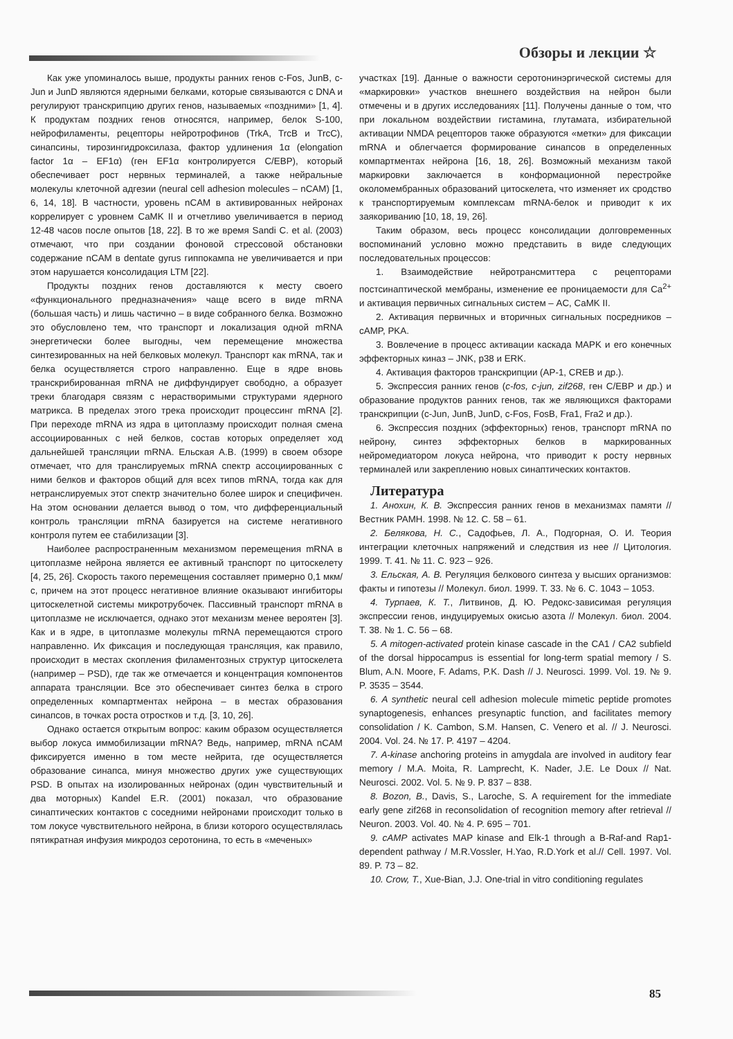Обзоры и лекции ☆
Как уже упоминалось выше, продукты ранних генов c-Fos, JunB, c-Jun и JunD являются ядерными белками, которые связываются с DNA и регулируют транскрипцию других генов, называемых «поздними» [1, 4]. К продуктам поздних генов относятся, например, белок S-100, нейрофиламенты, рецепторы нейротрофинов (TrkA, TrcB и TrcC), синапсины, тирозингидроксилаза, фактор удлинения 1α (elongation factor 1α – EF1α) (ген EF1α контролируется C/EBP), который обеспечивает рост нервных терминалей, а также нейральные молекулы клеточной адгезии (neural cell adhesion molecules – nCAM) [1, 6, 14, 18]. В частности, уровень nCAM в активированных нейронах коррелирует с уровнем CaMK II и отчетливо увеличивается в период 12-48 часов после опытов [18, 22]. В то же время Sandi C. et al. (2003) отмечают, что при создании фоновой стрессовой обстановки содержание nCAM в dentate gyrus гиппокампа не увеличивается и при этом нарушается консолидация LTM [22].
Продукты поздних генов доставляются к месту своего «функционального предназначения» чаще всего в виде mRNA (большая часть) и лишь частично – в виде собранного белка. Возможно это обусловлено тем, что транспорт и локализация одной mRNA энергетически более выгодны, чем перемещение множества синтезированных на ней белковых молекул. Транспорт как mRNA, так и белка осуществляется строго направленно. Еще в ядре вновь транскрибированная mRNA не диффундирует свободно, а образует треки благодаря связям с нерастворимыми структурами ядерного матрикса. В пределах этого трека происходит процессинг mRNA [2]. При переходе mRNA из ядра в цитоплазму происходит полная смена ассоциированных с ней белков, состав которых определяет ход дальнейшей трансляции mRNA. Ельская А.В. (1999) в своем обзоре отмечает, что для транслируемых mRNA спектр ассоциированных с ними белков и факторов общий для всех типов mRNA, тогда как для нетранслируемых этот спектр значительно более широк и специфичен. На этом основании делается вывод о том, что дифференциальный контроль трансляции mRNA базируется на системе негативного контроля путем ее стабилизации [3].
Наиболее распространенным механизмом перемещения mRNA в цитоплазме нейрона является ее активный транспорт по цитоскелету [4, 25, 26]. Скорость такого перемещения составляет примерно 0,1 мкм/с, причем на этот процесс негативное влияние оказывают ингибиторы цитоскелетной системы микротрубочек. Пассивный транспорт mRNA в цитоплазме не исключается, однако этот механизм менее вероятен [3]. Как и в ядре, в цитоплазме молекулы mRNA перемещаются строго направленно. Их фиксация и последующая трансляция, как правило, происходит в местах скопления филаментозных структур цитоскелета (например – PSD), где так же отмечается и концентрация компонентов аппарата трансляции. Все это обеспечивает синтез белка в строго определенных компартментах нейрона – в местах образования синапсов, в точках роста отростков и т.д. [3, 10, 26].
Однако остается открытым вопрос: каким образом осуществляется выбор локуса иммобилизации mRNA? Ведь, например, mRNA nCAM фиксируется именно в том месте нейрита, где осуществляется образование синапса, минуя множество других уже существующих PSD. В опытах на изолированных нейронах (один чувствительный и два моторных) Kandel E.R. (2001) показал, что образование синаптических контактов с соседними нейронами происходит только в том локусе чувствительного нейрона, в близи которого осуществлялась пятикратная инфузия микродоз серотонина, то есть в «меченых»
участках [19]. Данные о важности серотонинэргической системы для «маркировки» участков внешнего воздействия на нейрон были отмечены и в других исследованиях [11]. Получены данные о том, что при локальном воздействии гистамина, глутамата, избирательной активации NMDA рецепторов также образуются «метки» для фиксации mRNA и облегчается формирование синапсов в определенных компартментах нейрона [16, 18, 26]. Возможный механизм такой маркировки заключается в конформационной перестройке околомембранных образований цитоскелета, что изменяет их сродство к транспортируемым комплексам mRNA-белок и приводит к их заякориванию [10, 18, 19, 26].
Таким образом, весь процесс консолидации долговременных воспоминаний условно можно представить в виде следующих последовательных процессов:
1. Взаимодействие нейротрансмиттера с рецепторами постсинаптической мембраны, изменение ее проницаемости для Ca<sup>2+</sup> и активация первичных сигнальных систем – AC, CaMK II.
2. Активация первичных и вторичных сигнальных посредников – cAMP, PKA.
3. Вовлечение в процесс активации каскада MAPK и его конечных эффекторных киназ – JNK, p38 и ERK.
4. Активация факторов транскрипции (AP-1, CREB и др.).
5. Экспрессия ранних генов (c-fos, c-jun, zif268, ген C/EBP и др.) и образование продуктов ранних генов, так же являющихся факторами транскрипции (c-Jun, JunB, JunD, c-Fos, FosB, Fra1, Fra2 и др.).
6. Экспрессия поздних (эффекторных) генов, транспорт mRNA по нейрону, синтез эффекторных белков в маркированных нейромедиатором локуса нейрона, что приводит к росту нервных терминалей или закреплению новых синаптических контактов.
Литература
1. Анохин, К. В. Экспрессия ранних генов в механизмах памяти // Вестник РАМН. 1998. № 12. С. 58 – 61.
2. Белякова, Н. С., Садофьев, Л. А., Подгорная, О. И. Теория интеграции клеточных напряжений и следствия из нее // Цитология. 1999. Т. 41. № 11. С. 923 – 926.
3. Ельская, А. В. Регуляция белкового синтеза у высших организмов: факты и гипотезы // Молекул. биол. 1999. Т. 33. № 6. С. 1043 – 1053.
4. Турпаев, К. Т., Литвинов, Д. Ю. Редокс-зависимая регуляция экспрессии генов, индуцируемых окисью азота // Молекул. биол. 2004. Т. 38. № 1. С. 56 – 68.
5. A mitogen-activated protein kinase cascade in the CA1 / CA2 subfield of the dorsal hippocampus is essential for long-term spatial memory / S. Blum, A.N. Moore, F. Adams, P.K. Dash // J. Neurosci. 1999. Vol. 19. № 9. P. 3535 – 3544.
6. A synthetic neural cell adhesion molecule mimetic peptide promotes synaptogenesis, enhances presynaptic function, and facilitates memory consolidation / K. Cambon, S.M. Hansen, C. Venero et al. // J. Neurosci. 2004. Vol. 24. № 17. P. 4197 – 4204.
7. A-kinase anchoring proteins in amygdala are involved in auditory fear memory / M.A. Moita, R. Lamprecht, K. Nader, J.E. Le Doux // Nat. Neurosci. 2002. Vol. 5. № 9. P. 837 – 838.
8. Bozon, B., Davis, S., Laroche, S. A requirement for the immediate early gene zif268 in reconsolidation of recognition memory after retrieval // Neuron. 2003. Vol. 40. № 4. P. 695 – 701.
9. cAMP activates MAP kinase and Elk-1 through a B-Raf-and Rap1-dependent pathway / M.R.Vossler, H.Yao, R.D.York et al.// Cell. 1997. Vol. 89. P. 73 – 82.
10. Crow, T., Xue-Bian, J.J. One-trial in vitro conditioning regulates
85